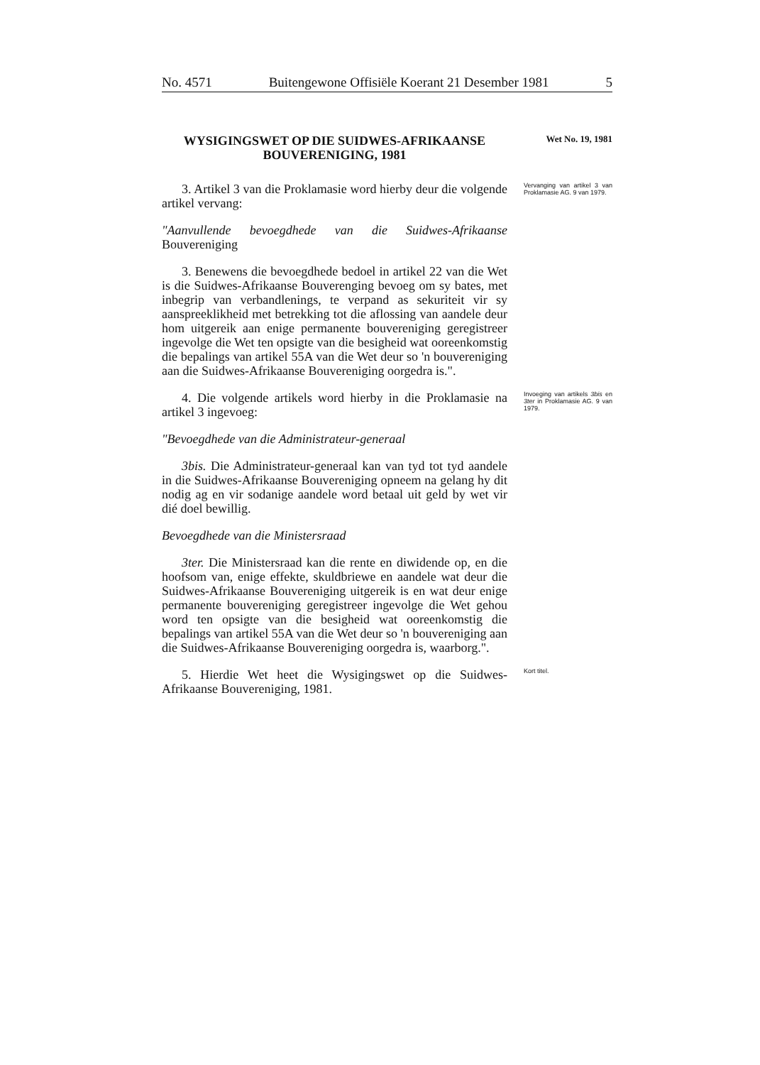No. 4571 Buitengewone Offisiële Koerant 21 Desember 1981 5
WYSIGINGSWET OP DIE SUIDWES-AFRIKAANSE BOUVERENIGING, 1981
Wet No. 19, 1981
3. Artikel 3 van die Proklamasie word hierby deur die volgende artikel vervang:
Vervanging van artikel 3 van Proklamasie AG. 9 van 1979.
"Aanvullende bevoegdhede van die Suidwes-Afrikaanse Bouvereniging
3. Benewens die bevoegdhede bedoel in artikel 22 van die Wet is die Suidwes-Afrikaanse Bouverenging bevoeg om sy bates, met inbegrip van verbandlenings, te verpand as sekuriteit vir sy aanspreeklikheid met betrekking tot die aflossing van aandele deur hom uitgereik aan enige permanente bouvereniging geregistreer ingevolge die Wet ten opsigte van die besigheid wat ooreenkomstig die bepalings van artikel 55A van die Wet deur so 'n bouvereniging aan die Suidwes-Afrikaanse Bouvereniging oorgedra is.".
4. Die volgende artikels word hierby in die Proklamasie na artikel 3 ingevoeg:
Invoeging van artikels 3bis en 3ter in Proklamasie AG. 9 van 1979.
"Bevoegdhede van die Administrateur-generaal
3bis. Die Administrateur-generaal kan van tyd tot tyd aandele in die Suidwes-Afrikaanse Bouvereniging opneem na gelang hy dit nodig ag en vir sodanige aandele word betaal uit geld by wet vir dié doel bewillig.
Bevoegdhede van die Ministersraad
3ter. Die Ministersraad kan die rente en diwidende op, en die hoofsom van, enige effekte, skuldbriewe en aandele wat deur die Suidwes-Afrikaanse Bouvereniging uitgereik is en wat deur enige permanente bouvereniging geregistreer ingevolge die Wet gehou word ten opsigte van die besigheid wat ooreenkomstig die bepalings van artikel 55A van die Wet deur so 'n bouvereniging aan die Suidwes-Afrikaanse Bouvereniging oorgedra is, waarborg.".
5. Hierdie Wet heet die Wysigingswet op die Suidwes-Afrikaanse Bouvereniging, 1981.
Kort titel.